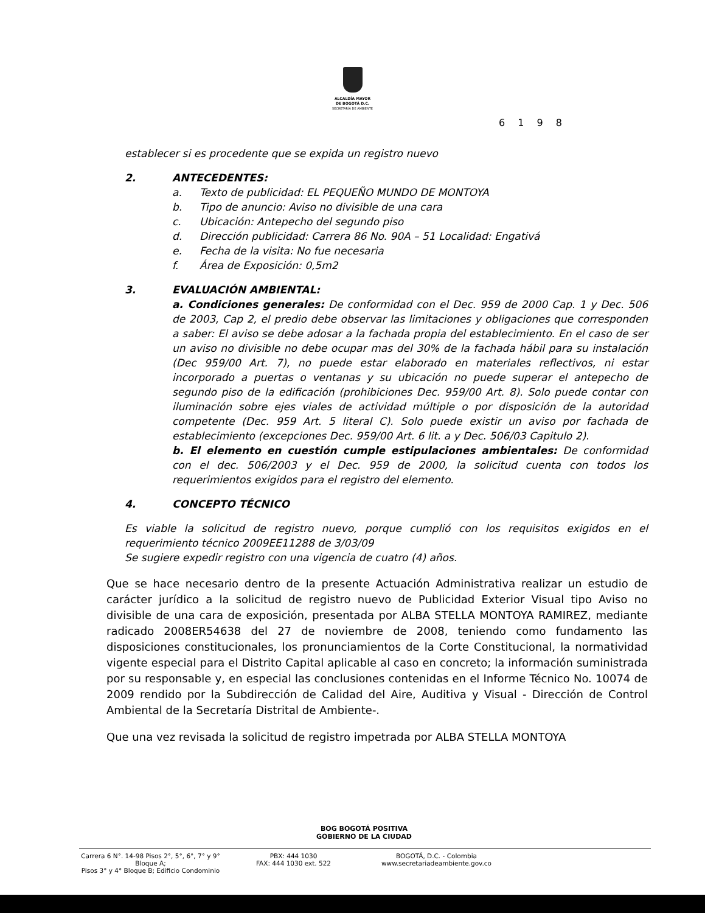ALCALDÍA MAYOR
DE BOGOTÁ D.C.
SECRETARÍA DE AMBIENTE
6 1 9 8
establecer si es procedente que se expida un registro nuevo
2. ANTECEDENTES:
a. Texto de publicidad: EL PEQUEÑO MUNDO DE MONTOYA
b. Tipo de anuncio: Aviso no divisible de una cara
c. Ubicación: Antepecho del segundo piso
d. Dirección publicidad: Carrera 86 No. 90A – 51 Localidad: Engativá
e. Fecha de la visita: No fue necesaria
f. Área de Exposición: 0,5m2
3. EVALUACIÓN AMBIENTAL:
a. Condiciones generales: De conformidad con el Dec. 959 de 2000 Cap. 1 y Dec. 506 de 2003, Cap 2, el predio debe observar las limitaciones y obligaciones que corresponden a saber: El aviso se debe adosar a la fachada propia del establecimiento. En el caso de ser un aviso no divisible no debe ocupar mas del 30% de la fachada hábil para su instalación (Dec 959/00 Art. 7), no puede estar elaborado en materiales reflectivos, ni estar incorporado a puertas o ventanas y su ubicación no puede superar el antepecho de segundo piso de la edificación (prohibiciones Dec. 959/00 Art. 8). Solo puede contar con iluminación sobre ejes viales de actividad múltiple o por disposición de la autoridad competente (Dec. 959 Art. 5 literal C). Solo puede existir un aviso por fachada de establecimiento (excepciones Dec. 959/00 Art. 6 lit. a y Dec. 506/03 Capitulo 2).
b. El elemento en cuestión cumple estipulaciones ambientales: De conformidad con el dec. 506/2003 y el Dec. 959 de 2000, la solicitud cuenta con todos los requerimientos exigidos para el registro del elemento.
4. CONCEPTO TÉCNICO
Es viable la solicitud de registro nuevo, porque cumplió con los requisitos exigidos en el requerimiento técnico 2009EE11288 de 3/03/09
Se sugiere expedir registro con una vigencia de cuatro (4) años.
Que se hace necesario dentro de la presente Actuación Administrativa realizar un estudio de carácter jurídico a la solicitud de registro nuevo de Publicidad Exterior Visual tipo Aviso no divisible de una cara de exposición, presentada por ALBA STELLA MONTOYA RAMIREZ, mediante radicado 2008ER54638 del 27 de noviembre de 2008, teniendo como fundamento las disposiciones constitucionales, los pronunciamientos de la Corte Constitucional, la normatividad vigente especial para el Distrito Capital aplicable al caso en concreto; la información suministrada por su responsable y, en especial las conclusiones contenidas en el Informe Técnico No. 10074 de 2009 rendido por la Subdirección de Calidad del Aire, Auditiva y Visual - Dirección de Control Ambiental de la Secretaría Distrital de Ambiente-.
Que una vez revisada la solicitud de registro impetrada por ALBA STELLA MONTOYA
BOG BOGOTÁ POSITIVA
GOBIERNO DE LA CIUDAD
Carrera 6 N°. 14-98 Pisos 2°, 5°, 6°, 7° y 9° Bloque A;
Pisos 3° y 4° Bloque B; Edificio Condominio
PBX: 444 1030
FAX: 444 1030 ext. 522
BOGOTÁ, D.C. - Colombia
www.secretariadeambiente.gov.co